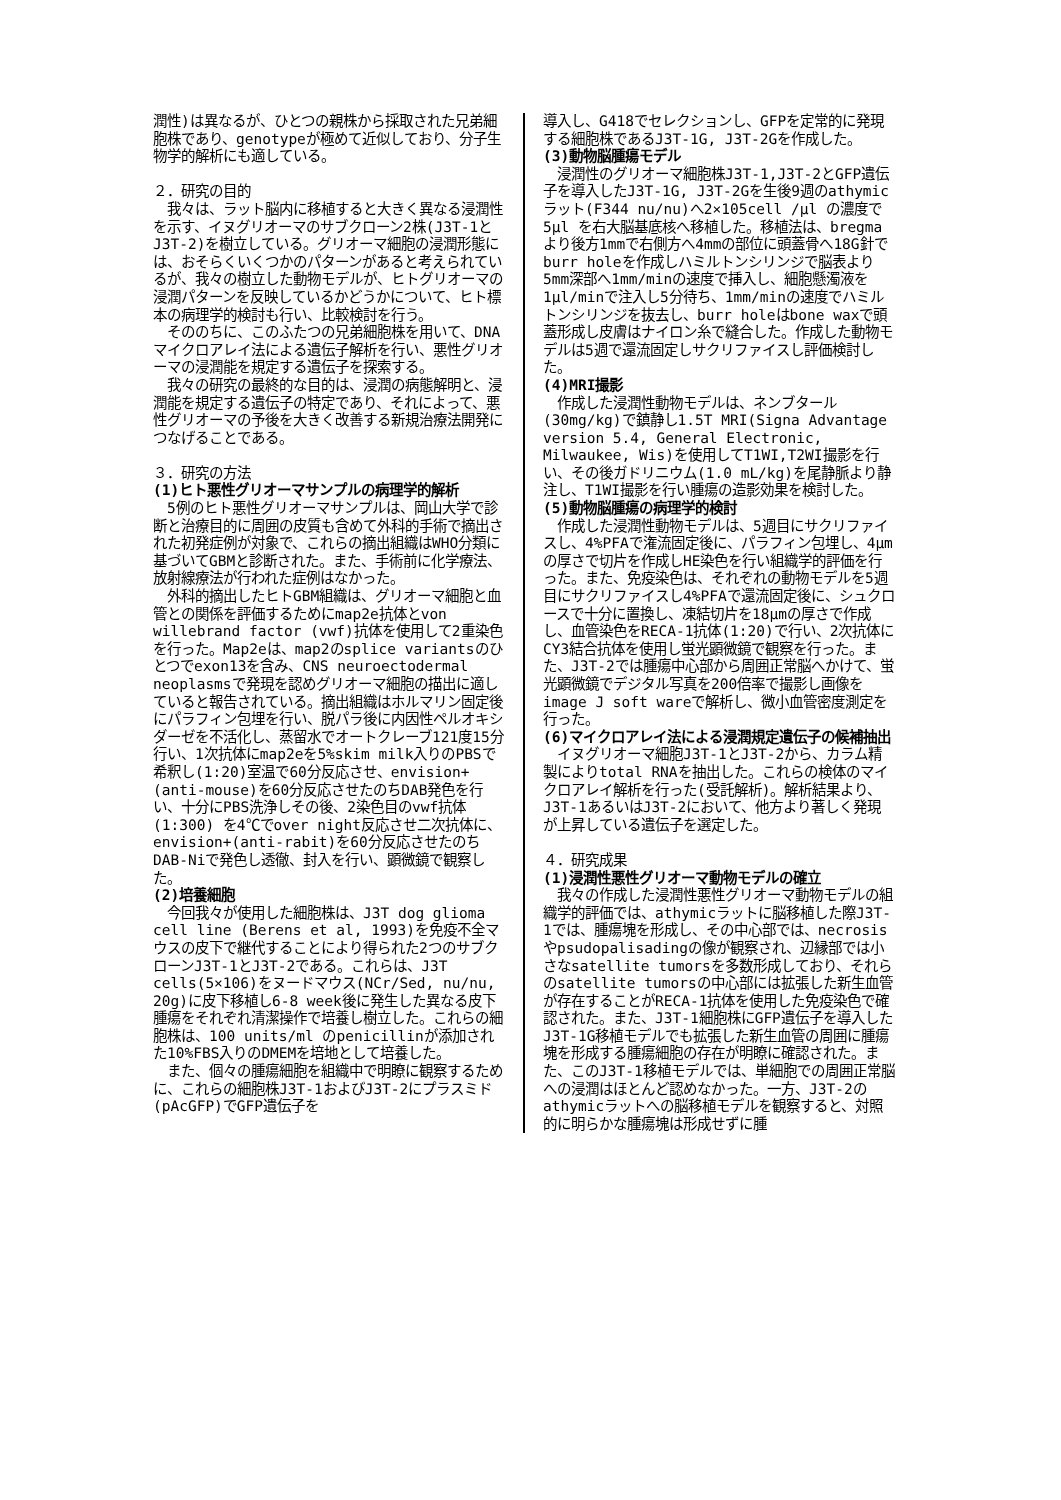潤性)は異なるが、ひとつの親株から採取された兄弟細胞株であり、genotypeが極めて近似しており、分子生物学的解析にも適している。
２．研究の目的
　我々は、ラット脳内に移植すると大きく異なる浸潤性を示す、イヌグリオーマのサブクローン2株(J3T-1とJ3T-2)を樹立している。グリオーマ細胞の浸潤形態には、おそらくいくつかのパターンがあると考えられているが、我々の樹立した動物モデルが、ヒトグリオーマの浸潤パターンを反映しているかどうかについて、ヒト標本の病理学的検討も行い、比較検討を行う。
　そののちに、このふたつの兄弟細胞株を用いて、DNAマイクロアレイ法による遺伝子解析を行い、悪性グリオーマの浸潤能を規定する遺伝子を探索する。
　我々の研究の最終的な目的は、浸潤の病態解明と、浸潤能を規定する遺伝子の特定であり、それによって、悪性グリオーマの予後を大きく改善する新規治療法開発につなげることである。
３．研究の方法
(1)ヒト悪性グリオーマサンプルの病理学的解析
　5例のヒト悪性グリオーマサンプルは、岡山大学で診断と治療目的に周囲の皮質も含めて外科的手術で摘出された初発症例が対象で、これらの摘出組織はWHO分類に基づいてGBMと診断された。また、手術前に化学療法、放射線療法が行われた症例はなかった。
　外科的摘出したヒトGBM組織は、グリオーマ細胞と血管との関係を評価するためにmap2e抗体とvon willebrand factor (vwf)抗体を使用して2重染色を行った。Map2eは、map2のsplice variantsのひとつでexon13を含み、CNS neuroectodermal neoplasmsで発現を認めグリオーマ細胞の描出に適していると報告されている。摘出組織はホルマリン固定後にパラフィン包埋を行い、脱パラ後に内因性ペルオキシダーゼを不活化し、蒸留水でオートクレーブ121度15分行い、1次抗体にmap2eを5%skim milk入りのPBSで希釈し(1:20)室温で60分反応させ、envision+(anti-mouse)を60分反応させたのちDAB発色を行い、十分にPBS洗浄しその後、2染色目のvwf抗体 (1:300) を4℃でover night反応させ二次抗体に、envision+(anti-rabit)を60分反応させたのちDAB-Niで発色し透徹、封入を行い、顕微鏡で観察した。
(2)培養細胞
　今回我々が使用した細胞株は、J3T dog glioma cell line (Berens et al, 1993)を免疫不全マウスの皮下で継代することにより得られた2つのサブクローンJ3T-1とJ3T-2である。これらは、J3T cells(5×106)をヌードマウス(NCr/Sed, nu/nu, 20g)に皮下移植し6-8 week後に発生した異なる皮下腫瘍をそれぞれ清潔操作で培養し樹立した。これらの細胞株は、100 units/ml のpenicillinが添加された10%FBS入りのDMEMを培地として培養した。
　また、個々の腫瘍細胞を組織中で明瞭に観察するために、これらの細胞株J3T-1およびJ3T-2にプラスミド(pAcGFP)でGFP遺伝子を
導入し、G418でセレクションし、GFPを定常的に発現する細胞株であるJ3T-1G, J3T-2Gを作成した。
(3)動物脳腫瘍モデル
　浸潤性のグリオーマ細胞株J3T-1,J3T-2とGFP遺伝子を導入したJ3T-1G, J3T-2Gを生後9週のathymic ラット(F344 nu/nu)へ2×105cell /μl の濃度で5μl を右大脳基底核へ移植した。移植法は、bregmaより後方1mmで右側方へ4mmの部位に頭蓋骨へ18G針でburr holeを作成しハミルトンシリンジで脳表より5mm深部へ1mm/minの速度で挿入し、細胞懸濁液を1μl/minで注入し5分待ち、1mm/minの速度でハミルトンシリンジを抜去し、burr holeはbone waxで頭蓋形成し皮膚はナイロン糸で縫合した。作成した動物モデルは5週で還流固定しサクリファイスし評価検討した。
(4)MRI撮影
　作成した浸潤性動物モデルは、ネンブタール(30mg/kg)で鎮静し1.5T MRI(Signa Advantage version 5.4, General Electronic, Milwaukee, Wis)を使用してT1WI,T2WI撮影を行い、その後ガドリニウム(1.0 mL/kg)を尾静脈より静注し、T1WI撮影を行い腫瘍の造影効果を検討した。
(5)動物脳腫瘍の病理学的検討
　作成した浸潤性動物モデルは、5週目にサクリファイスし、4%PFAで潅流固定後に、パラフィン包埋し、4μmの厚さで切片を作成しHE染色を行い組織学的評価を行った。また、免疫染色は、それぞれの動物モデルを5週目にサクリファイスし4%PFAで還流固定後に、シュクロースで十分に置換し、凍結切片を18μmの厚さで作成し、血管染色をRECA-1抗体(1:20)で行い、2次抗体にCY3結合抗体を使用し蛍光顕微鏡で観察を行った。また、J3T-2では腫瘍中心部から周囲正常脳へかけて、蛍光顕微鏡でデジタル写真を200倍率で撮影し画像をimage J soft wareで解析し、微小血管密度測定を行った。
(6)マイクロアレイ法による浸潤規定遺伝子の候補抽出
　イヌグリオーマ細胞J3T-1とJ3T-2から、カラム精製によりtotal RNAを抽出した。これらの検体のマイクロアレイ解析を行った(受託解析)。解析結果より、J3T-1あるいはJ3T-2において、他方より著しく発現が上昇している遺伝子を選定した。
４．研究成果
(1)浸潤性悪性グリオーマ動物モデルの確立
　我々の作成した浸潤性悪性グリオーマ動物モデルの組織学的評価では、athymicラットに脳移植した際J3T-1では、腫瘍塊を形成し、その中心部では、necrosisやpsudopalisadingの像が観察され、辺縁部では小さなsatellite tumorsを多数形成しており、それらのsatellite tumorsの中心部には拡張した新生血管が存在することがRECA-1抗体を使用した免疫染色で確認された。また、J3T-1細胞株にGFP遺伝子を導入したJ3T-1G移植モデルでも拡張した新生血管の周囲に腫瘍塊を形成する腫瘍細胞の存在が明瞭に確認された。また、このJ3T-1移植モデルでは、単細胞での周囲正常脳への浸潤はほとんど認めなかった。一方、J3T-2のathymicラットへの脳移植モデルを観察すると、対照的に明らかな腫瘍塊は形成せずに腫